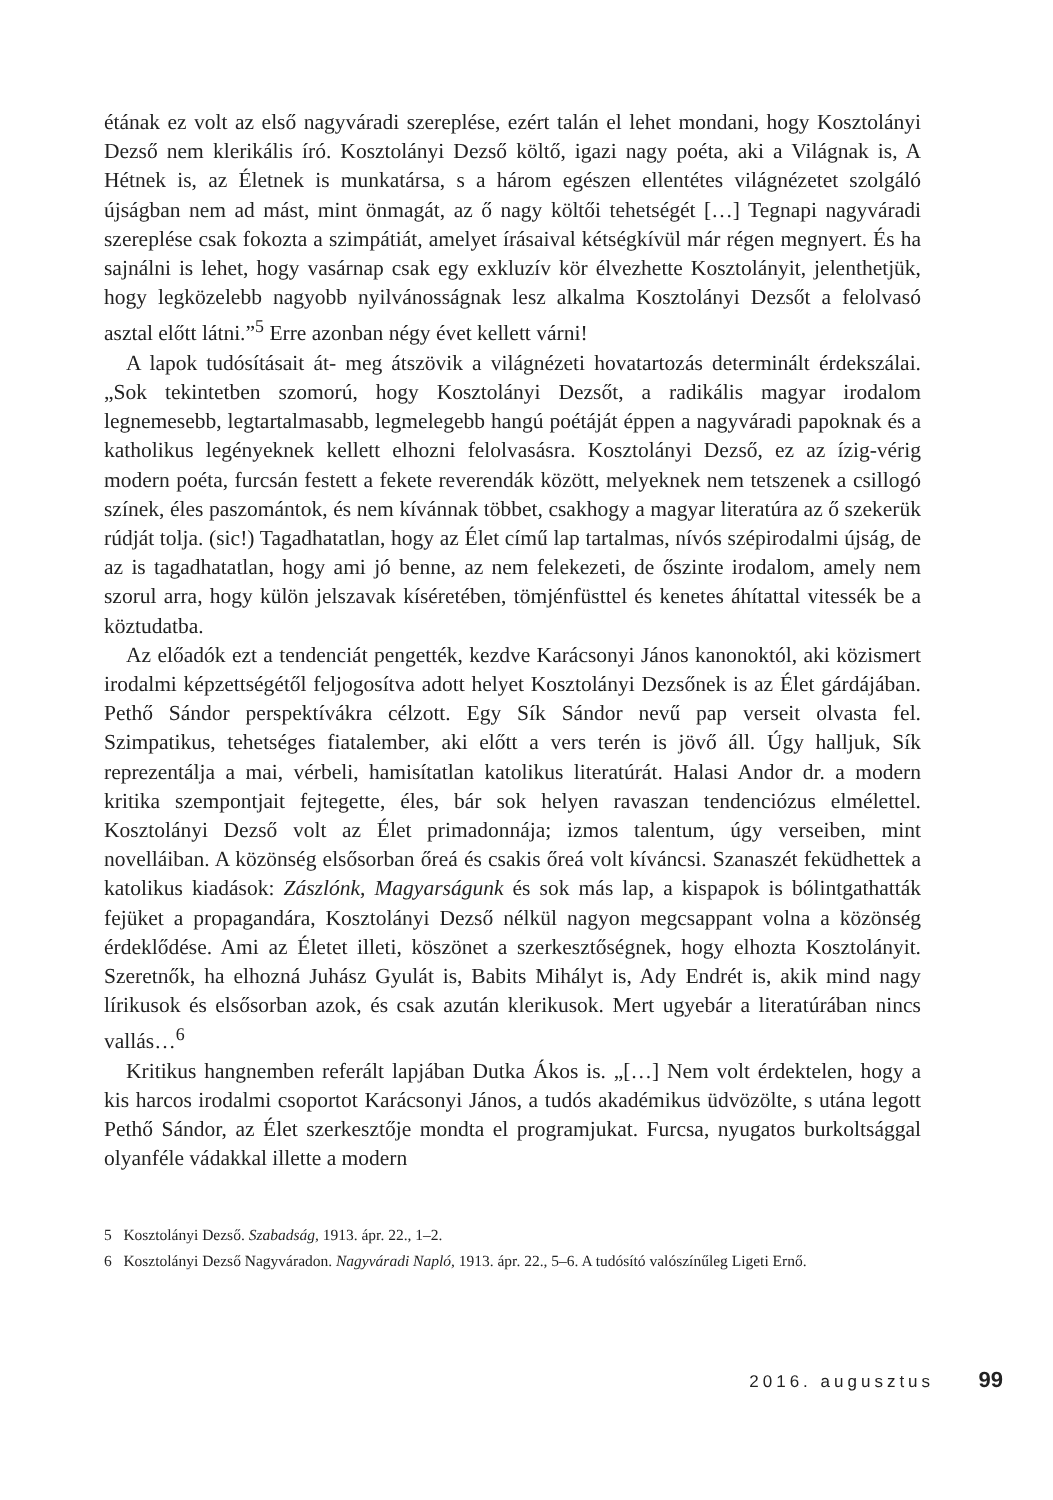étának ez volt az első nagyváradi szereplése, ezért talán el lehet mondani, hogy Kosztolányi Dezső nem klerikális író. Kosztolányi Dezső költő, igazi nagy poéta, aki a Világnak is, A Hétnek is, az Életnek is munkatársa, s a három egészen ellentétes világnézetet szolgáló újságban nem ad mást, mint önmagát, az ő nagy költői tehetségét […] Tegnapi nagyváradi szereplése csak fokozta a szimpátiát, amelyet írásaival kétségkívül már régen megnyert. És ha sajnálni is lehet, hogy vasárnap csak egy exkluzív kör élvezhette Kosztolányit, jelenthetjük, hogy legközelebb nagyobb nyilvánosságnak lesz alkalma Kosztolányi Dezsőt a felolvasó asztal előtt látni.”<sup>5</sup> Erre azonban négy évet kellett várni!
A lapok tudósításait át- meg átszövik a világnézeti hovatartozás determinált érdekszálai. „Sok tekintetben szomorú, hogy Kosztolányi Dezsőt, a radikális magyar irodalom legnemesebb, legtartalmasabb, legmelegebb hangú poétáját éppen a nagyváradi papoknak és a katholikus legényeknek kellett elhozni felolvasásra. Kosztolányi Dezső, ez az ízig-vérig modern poéta, furcsán festett a fekete reverendák között, melyeknek nem tetszenek a csillogó színek, éles paszomántok, és nem kívánnak többet, csakhogy a magyar literatúra az ő szekerük rúdját tolja. (sic!) Tagadhatatlan, hogy az Élet című lap tartalmas, nívós szépirodalmi újság, de az is tagadhatatlan, hogy ami jó benne, az nem felekezeti, de őszinte irodalom, amely nem szorul arra, hogy külön jelszavak kíséretében, tömjénfüsttel és kenetes áhítattal vitessék be a köztudatba.
Az előadók ezt a tendenciát pengették, kezdve Karácsonyi János kanonoktól, aki közismert irodalmi képzettségétől feljogosítva adott helyet Kosztolányi Dezsőnek is az Élet gárdájában. Pethő Sándor perspektívákra célzott. Egy Sík Sándor nevű pap verseit olvasta fel. Szimpatikus, tehetséges fiatalember, aki előtt a vers terén is jövő áll. Úgy halljuk, Sík reprezentálja a mai, vérbeli, hamisítatlan katolikus literatúrát. Halasi Andor dr. a modern kritika szempontjait fejtegette, éles, bár sok helyen ravaszan tendenciózus elmélettel. Kosztolányi Dezső volt az Élet primadonnája; izmos talentum, úgy verseiben, mint novelláiban. A közönség elsősorban őreá és csakis őreá volt kíváncsi. Szanaszét feküdhettek a katolikus kiadások: Zászlónk, Magyarságunk és sok más lap, a kispapok is bólintgathatták fejüket a propagandára, Kosztolányi Dezső nélkül nagyon megcsappant volna a közönség érdeklődése. Ami az Életet illeti, köszönet a szerkesztőségnek, hogy elhozta Kosztolányit. Szeretnők, ha elhozná Juhász Gyulát is, Babits Mihályt is, Ady Endrét is, akik mind nagy lírikusok és elsősorban azok, és csak azután klerikusok. Mert ugyebár a literatúrában nincs vallás…<sup>6</sup>
Kritikus hangnemben referált lapjában Dutka Ákos is. „[…] Nem volt érdektelen, hogy a kis harcos irodalmi csoportot Karácsonyi János, a tudós akadémikus üdvözölte, s utána legott Pethő Sándor, az Élet szerkesztője mondta el programjukat. Furcsa, nyugatos burkoltsággal olyanféle vádakkal illette a modern
5 Kosztolányi Dezső. Szabadság, 1913. ápr. 22., 1–2.
6 Kosztolányi Dezső Nagyváradon. Nagyváradi Napló, 1913. ápr. 22., 5–6. A tudósító valószínűleg Ligeti Ernő.
2016. augusztus 99